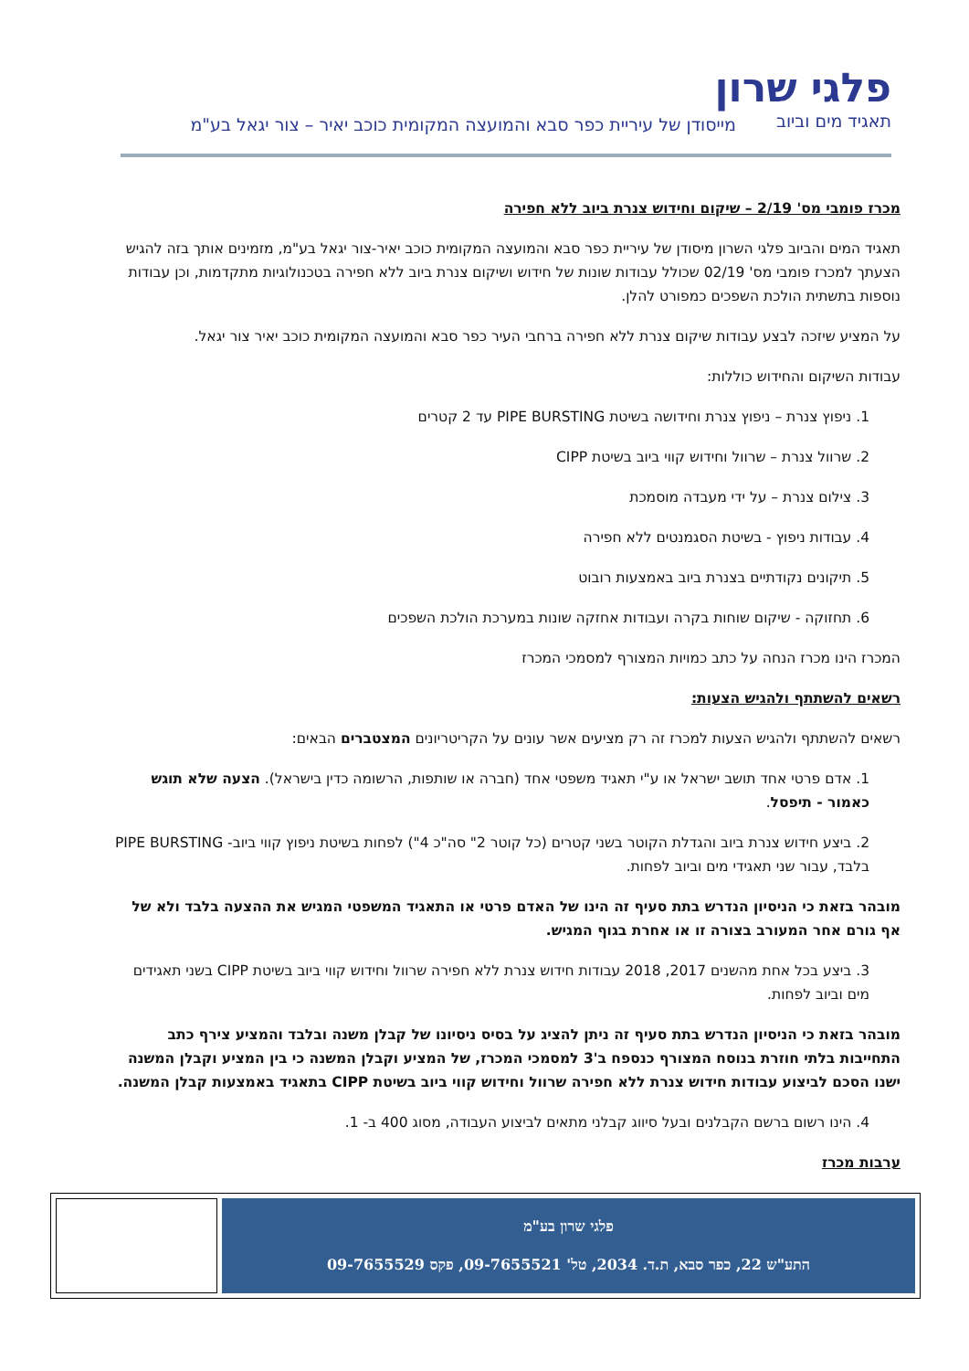פלגי שרון
תאגיד מים וביוב
מייסודן של עיריית כפר סבא והמועצה המקומית כוכב יאיר – צור יגאל בע"מ
מכרז פומבי מס' 2/19 – שיקום וחידוש צנרת ביוב ללא חפירה
תאגיד המים והביוב פלגי השרון מיסודן של עיריית כפר סבא והמועצה המקומית כוכב יאיר-צור יגאל בע"מ, מזמינים אותך בזה להגיש הצעתך למכרז פומבי מס' 02/19 שכולל עבודות שונות של חידוש ושיקום צנרת ביוב ללא חפירה בטכנולוגיות מתקדמות, וכן עבודות נוספות בתשתית הולכת השפכים כמפורט להלן.
על המציע שיזכה לבצע עבודות שיקום צנרת ללא חפירה ברחבי העיר כפר סבא והמועצה המקומית כוכב יאיר צור יגאל.
עבודות השיקום והחידוש כוללות:
1. ניפוץ צנרת – ניפוץ צנרת וחידושה בשיטת PIPE BURSTING עד 2 קטרים
2. שרוול צנרת – שרוול וחידוש קווי ביוב בשיטת CIPP
3. צילום צנרת – על ידי מעבדה מוסמכת
4. עבודות ניפוץ - בשיטת הסגמנטים ללא חפירה
5. תיקונים נקודתיים בצנרת ביוב באמצעות רובוט
6. תחזוקה - שיקום שוחות בקרה ועבודות אחזקה שונות במערכת הולכת השפכים
המכרז הינו מכרז הנחה על כתב כמויות המצורף למסמכי המכרז
רשאים להשתתף ולהגיש הצעות:
רשאים להשתתף ולהגיש הצעות למכרז זה רק מציעים אשר עונים על הקריטריונים המצטברים הבאים:
1. אדם פרטי אחד תושב ישראל או ע"י תאגיד משפטי אחד (חברה או שותפות, הרשומה כדין בישראל). הצעה שלא תוגש כאמור - תיפסל.
2. ביצע חידוש צנרת ביוב והגדלת הקוטר בשני קטרים (כל קוטר 2" סה"כ 4") לפחות בשיטת ניפוץ קווי ביוב- PIPE BURSTING בלבד, עבור שני תאגידי מים וביוב לפחות.
מובהר בזאת כי הניסיון הנדרש בתת סעיף זה הינו של האדם פרטי או התאגיד המשפטי המגיש את ההצעה בלבד ולא של אף גורם אחר המעורב בצורה זו או אחרת בגוף המגיש.
3. ביצע בכל אחת מהשנים 2017, 2018 עבודות חידוש צנרת ללא חפירה שרוול וחידוש קווי ביוב בשיטת CIPP בשני תאגידים מים וביוב לפחות.
מובהר בזאת כי הניסיון הנדרש בתת סעיף זה ניתן להציג על בסיס ניסיונו של קבלן משנה ובלבד והמציע צירף כתב התחייבות בלתי חוזרת בנוסח המצורף כנספח ב'3 למסמכי המכרז, של המציע וקבלן המשנה כי בין המציע וקבלן המשנה ישנו הסכם לביצוע עבודות חידוש צנרת ללא חפירה שרוול וחידוש קווי ביוב בשיטת CIPP בתאגיד באמצעות קבלן המשנה.
4. הינו רשום ברשם הקבלנים ובעל סיווג קבלני מתאים לביצוע העבודה, מסוג 400 ב- 1.
ערבות מכרז
פלגי שרון בע"מ
התע"ש 22, כפר סבא, ת.ד. 2034, טל' 09-7655521, פקס 09-7655529